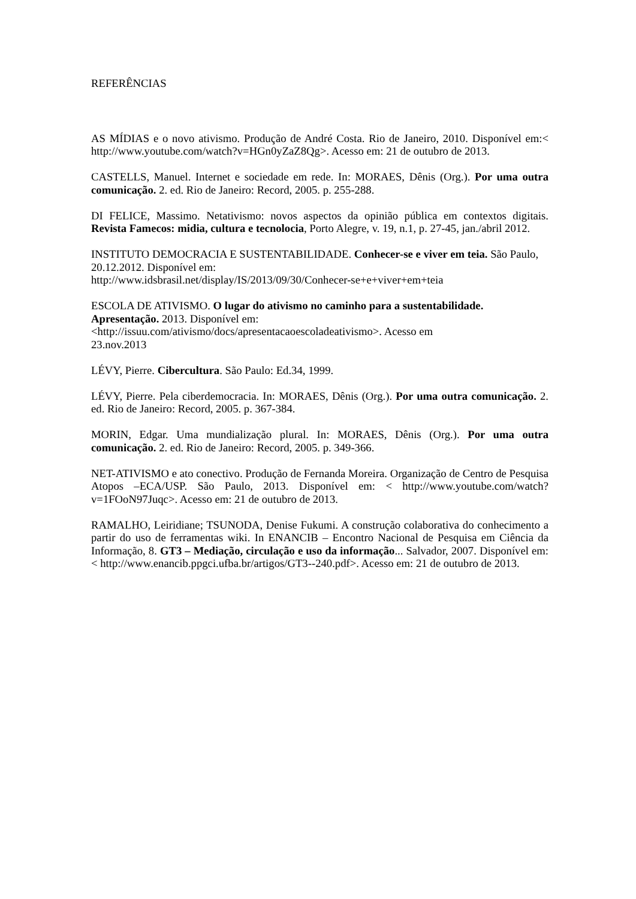REFERÊNCIAS
AS MÍDIAS e o novo ativismo. Produção de André Costa. Rio de Janeiro, 2010. Disponível em:< http://www.youtube.com/watch?v=HGn0yZaZ8Qg>. Acesso em: 21 de outubro de 2013.
CASTELLS, Manuel. Internet e sociedade em rede. In: MORAES, Dênis (Org.). Por uma outra comunicação. 2. ed. Rio de Janeiro: Record, 2005. p. 255-288.
DI FELICE, Massimo. Netativismo: novos aspectos da opinião pública em contextos digitais. Revista Famecos: midia, cultura e tecnolocia, Porto Alegre, v. 19, n.1, p. 27-45, jan./abril 2012.
INSTITUTO DEMOCRACIA E SUSTENTABILIDADE. Conhecer-se e viver em teia. São Paulo, 20.12.2012. Disponível em:
http://www.idsbrasil.net/display/IS/2013/09/30/Conhecer-se+e+viver+em+teia
ESCOLA DE ATIVISMO. O lugar do ativismo no caminho para a sustentabilidade. Apresentação. 2013. Disponível em:
<http://issuu.com/ativismo/docs/apresentacaoescoladeativismo>. Acesso em
23.nov.2013
LÉVY, Pierre. Cibercultura. São Paulo: Ed.34, 1999.
LÉVY, Pierre. Pela ciberdemocracia. In: MORAES, Dênis (Org.). Por uma outra comunicação. 2. ed. Rio de Janeiro: Record, 2005. p. 367-384.
MORIN, Edgar. Uma mundialização plural. In: MORAES, Dênis (Org.). Por uma outra comunicação. 2. ed. Rio de Janeiro: Record, 2005. p. 349-366.
NET-ATIVISMO e ato conectivo. Produção de Fernanda Moreira. Organização de Centro de Pesquisa Atopos –ECA/USP. São Paulo, 2013. Disponível em: < http://www.youtube.com/watch?v=1FOoN97Juqc>. Acesso em: 21 de outubro de 2013.
RAMALHO, Leiridiane; TSUNODA, Denise Fukumi. A construção colaborativa do conhecimento a partir do uso de ferramentas wiki. In ENANCIB – Encontro Nacional de Pesquisa em Ciência da Informação, 8. GT3 – Mediação, circulação e uso da informação... Salvador, 2007. Disponível em: < http://www.enancib.ppgci.ufba.br/artigos/GT3--240.pdf>. Acesso em: 21 de outubro de 2013.